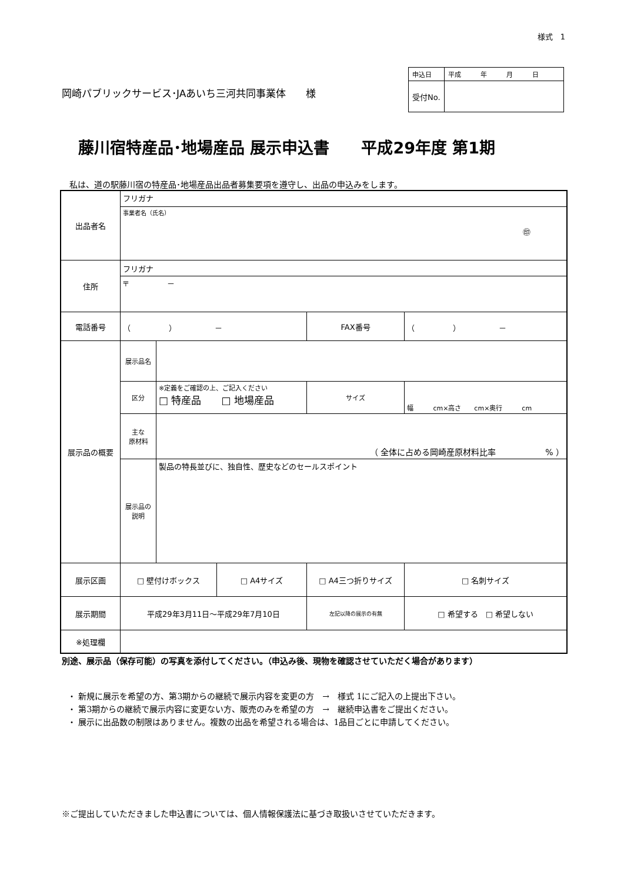様式　1
岡崎パブリックサービス･JAあいち三河共同事業体　　様
| 申込日 | 平成 年 月 日 |
| 受付No. | |
藤川宿特産品･地場産品 展示申込書　　平成29年度 第1期
私は、道の駅藤川宿の特産品･地場産品出品者募集要項を遵守し、出品の申込みをします。
| 出品者名 | フリガナ | | | | | |
| | 事業者名（氏名） ㊞ | | | | | |
| 住所 | フリガナ | | | | | |
| | 〒 － | | | | | |
| 電話番号 | （ ） － | | | FAX番号 | （ ） － | |
| 展示品の概要 | 展示品名 | | | | | |
| | 区分 | ※定義をご確認の上、ご記入ください □ 特産品 □ 地場産品 | | サイズ | 幅 cm×高さ cm×奥行 cm | |
| | 主な 原材料 | （ 全体に占める岡崎産原材料比率 % ） | | | | |
| | 展示品の 説明 | 製品の特長並びに、独自性、歴史などのセールスポイント | | | | |
| 展示区画 | □ 壁付けボックス | | □ A4サイズ | □ A4三つ折りサイズ | | □ 名刺サイズ |
| 展示期間 | 平成29年3月11日～平成29年7月10日 | | | 左記以降の展示の有無 | □ 希望する □ 希望しない | |
| ※処理欄 | | | | | | |
別途、展示品（保存可能）の写真を添付してください。（申込み後、現物を確認させていただく場合があります）
・ 新規に展示を希望の方、第3期からの継続で展示内容を変更の方　→　様式 1にご記入の上提出下さい。
・ 第3期からの継続で展示内容に変更ない方、販売のみを希望の方　→　継続申込書をご提出ください。
・ 展示に出品数の制限はありません。複数の出品を希望される場合は、1品目ごとに申請してください。
※ご提出していただきました申込書については、個人情報保護法に基づき取扱いさせていただきます。